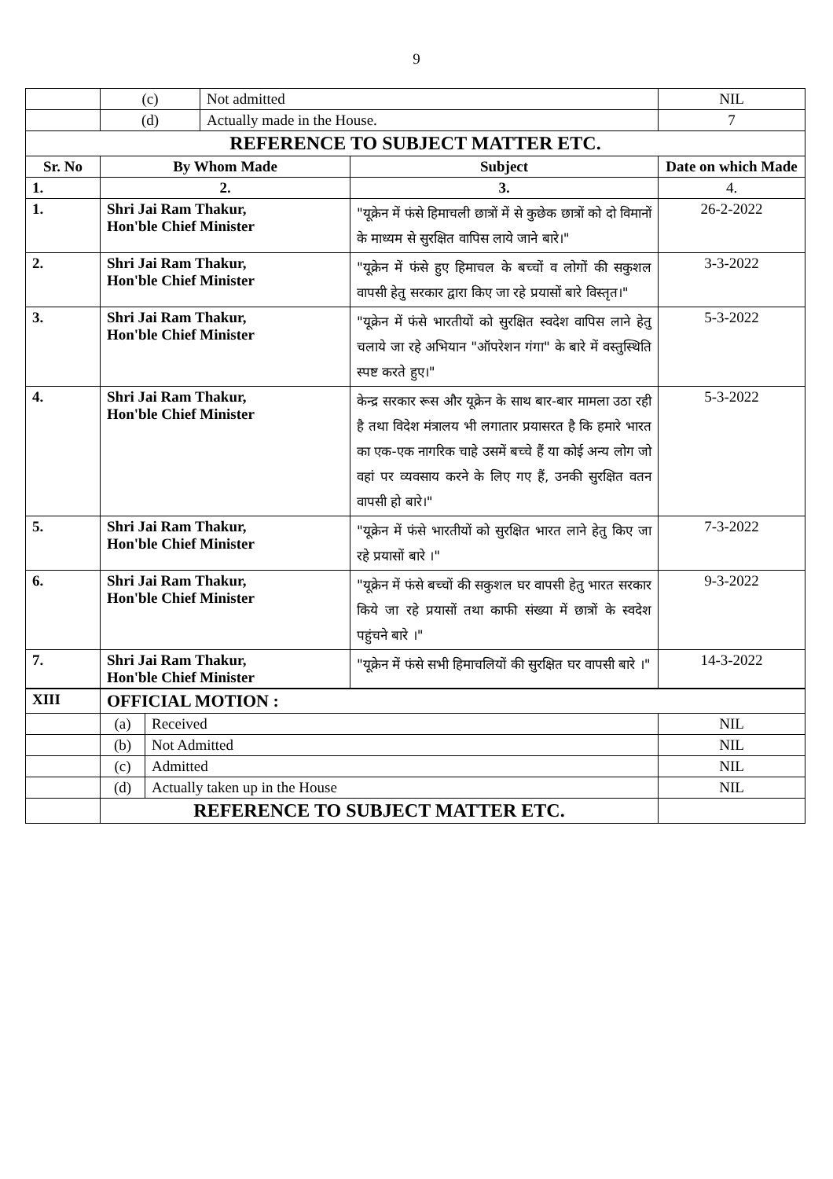9
| | (c) | Not admitted | | NIL |
| | (d) | Actually made in the House. | | 7 |
| REFERENCE TO SUBJECT MATTER ETC. | | | | |
| Sr. No | By Whom Made | | Subject | Date on which Made |
| 1. | 2. | | 3. | 4. |
| 1. | Shri Jai Ram Thakur, Hon'ble Chief Minister | | "यूक्रेन में फंसे हिमाचली छात्रों में से कुछेक छात्रों को दो विमानों के माध्यम से सुरक्षित वापिस लाये जाने बारे।" | 26-2-2022 |
| 2. | Shri Jai Ram Thakur, Hon'ble Chief Minister | | "यूक्रेन में फंसे हुए हिमाचल के बच्चों व लोगों की सकुशल वापसी हेतु सरकार द्वारा किए जा रहे प्रयासों बारे विस्तृत।" | 3-3-2022 |
| 3. | Shri Jai Ram Thakur, Hon'ble Chief Minister | | "यूक्रेन में फंसे भारतीयों को सुरक्षित स्वदेश वापिस लाने हेतु चलाये जा रहे अभियान "ऑपरेशन गंगा" के बारे में वस्तुस्थिति स्पष्ट करते हुए।" | 5-3-2022 |
| 4. | Shri Jai Ram Thakur, Hon'ble Chief Minister | | केन्द्र सरकार रूस और यूक्रेन के साथ बार-बार मामला उठा रही है तथा विदेश मंत्रालय भी लगातार प्रयासरत है कि हमारे भारत का एक-एक नागरिक चाहे उसमें बच्चे हैं या कोई अन्य लोग जो वहां पर व्यवसाय करने के लिए गए हैं, उनकी सुरक्षित वतन वापसी हो बारे।" | 5-3-2022 |
| 5. | Shri Jai Ram Thakur, Hon'ble Chief Minister | | "यूक्रेन में फंसे भारतीयों को सुरक्षित भारत लाने हेतु किए जा रहे प्रयासों बारे ।" | 7-3-2022 |
| 6. | Shri Jai Ram Thakur, Hon'ble Chief Minister | | "यूक्रेन में फंसे बच्चों की सकुशल घर वापसी हेतु भारत सरकार किये जा रहे प्रयासों तथा काफी संख्या में छात्रों के स्वदेश पहुंचने बारे ।" | 9-3-2022 |
| 7. | Shri Jai Ram Thakur, Hon'ble Chief Minister | | "यूक्रेन में फंसे सभी हिमाचलियों की सुरक्षित घर वापसी बारे ।" | 14-3-2022 |
| XIII | OFFICIAL MOTION : | | |
| | (a) | Received | NIL |
| | (b) | Not Admitted | NIL |
| | (c) | Admitted | NIL |
| | (d) | Actually taken up in the House | NIL |
| | REFERENCE TO SUBJECT MATTER ETC. | | |